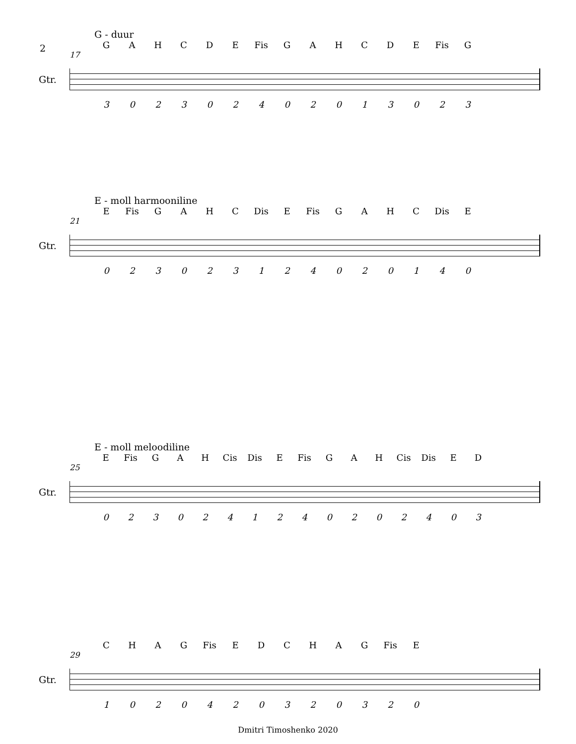2
G - duur
GAHCDE Fis GAHCDE Fis G
17
Gtr.
302302402013023
E - moll harmooniline
E Fis GAHC Dis E Fis GAHC Dis E
21
Gtr.
023023124020140
E - moll meloodiline
E Fis GAH Cis Dis E Fis GAH Cis Dis ED
25
Gtr.
0230241240202403
CHAG Fis EDCHAG Fis E
29
Gtr.
1020420320320
Dmitri Timoshenko 2020